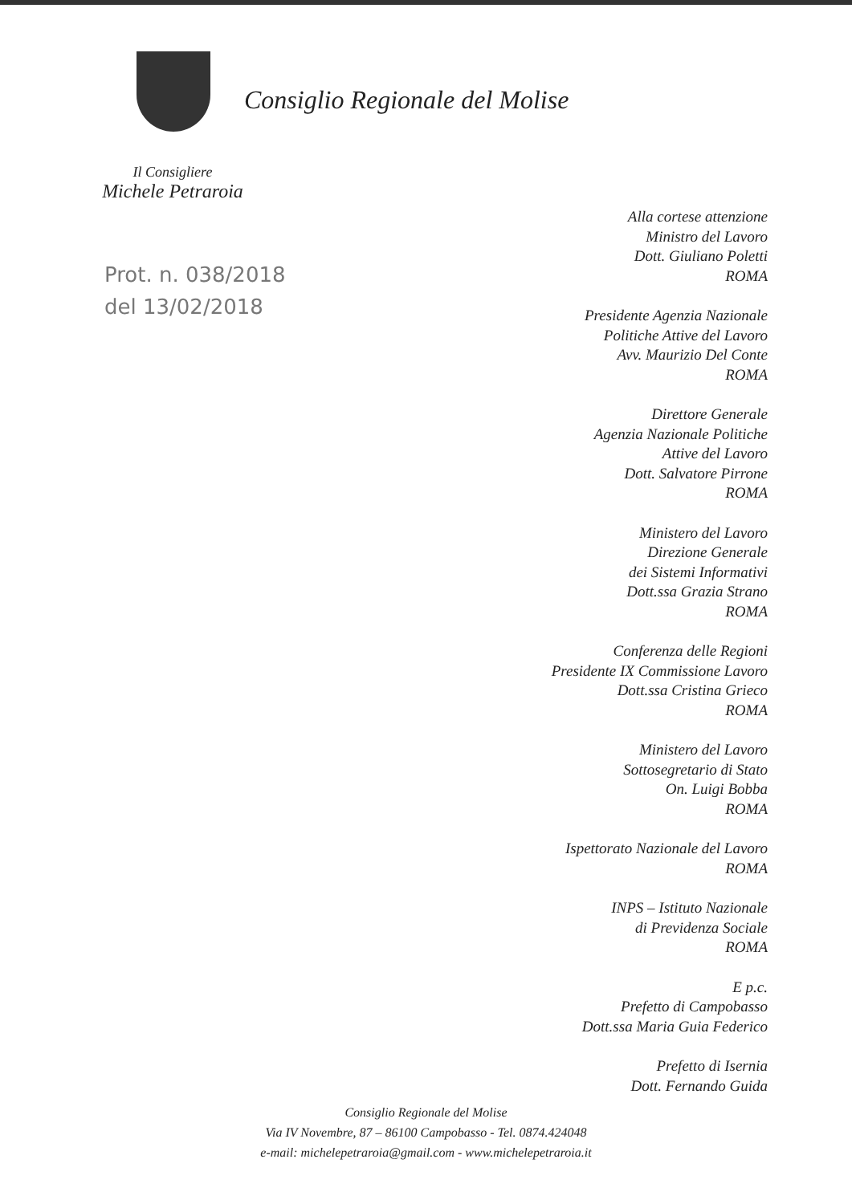Consiglio Regionale del Molise
Il Consigliere
Michele Petraroia
Prot. n. 038/2018
del 13/02/2018
Alla cortese attenzione
Ministro del Lavoro
Dott. Giuliano Poletti
ROMA
Presidente Agenzia Nazionale
Politiche Attive del Lavoro
Avv. Maurizio Del Conte
ROMA
Direttore Generale
Agenzia Nazionale Politiche
Attive del Lavoro
Dott. Salvatore Pirrone
ROMA
Ministero del Lavoro
Direzione Generale
dei Sistemi Informativi
Dott.ssa Grazia Strano
ROMA
Conferenza delle Regioni
Presidente IX Commissione Lavoro
Dott.ssa Cristina Grieco
ROMA
Ministero del Lavoro
Sottosegretario di Stato
On. Luigi Bobba
ROMA
Ispettorato Nazionale del Lavoro
ROMA
INPS – Istituto Nazionale
di Previdenza Sociale
ROMA
E p.c.
Prefetto di Campobasso
Dott.ssa Maria Guia Federico
Prefetto di Isernia
Dott. Fernando Guida
Consiglio Regionale del Molise
Via IV Novembre, 87 – 86100 Campobasso - Tel. 0874.424048
e-mail: michelepetraroia@gmail.com - www.michelepetraroia.it